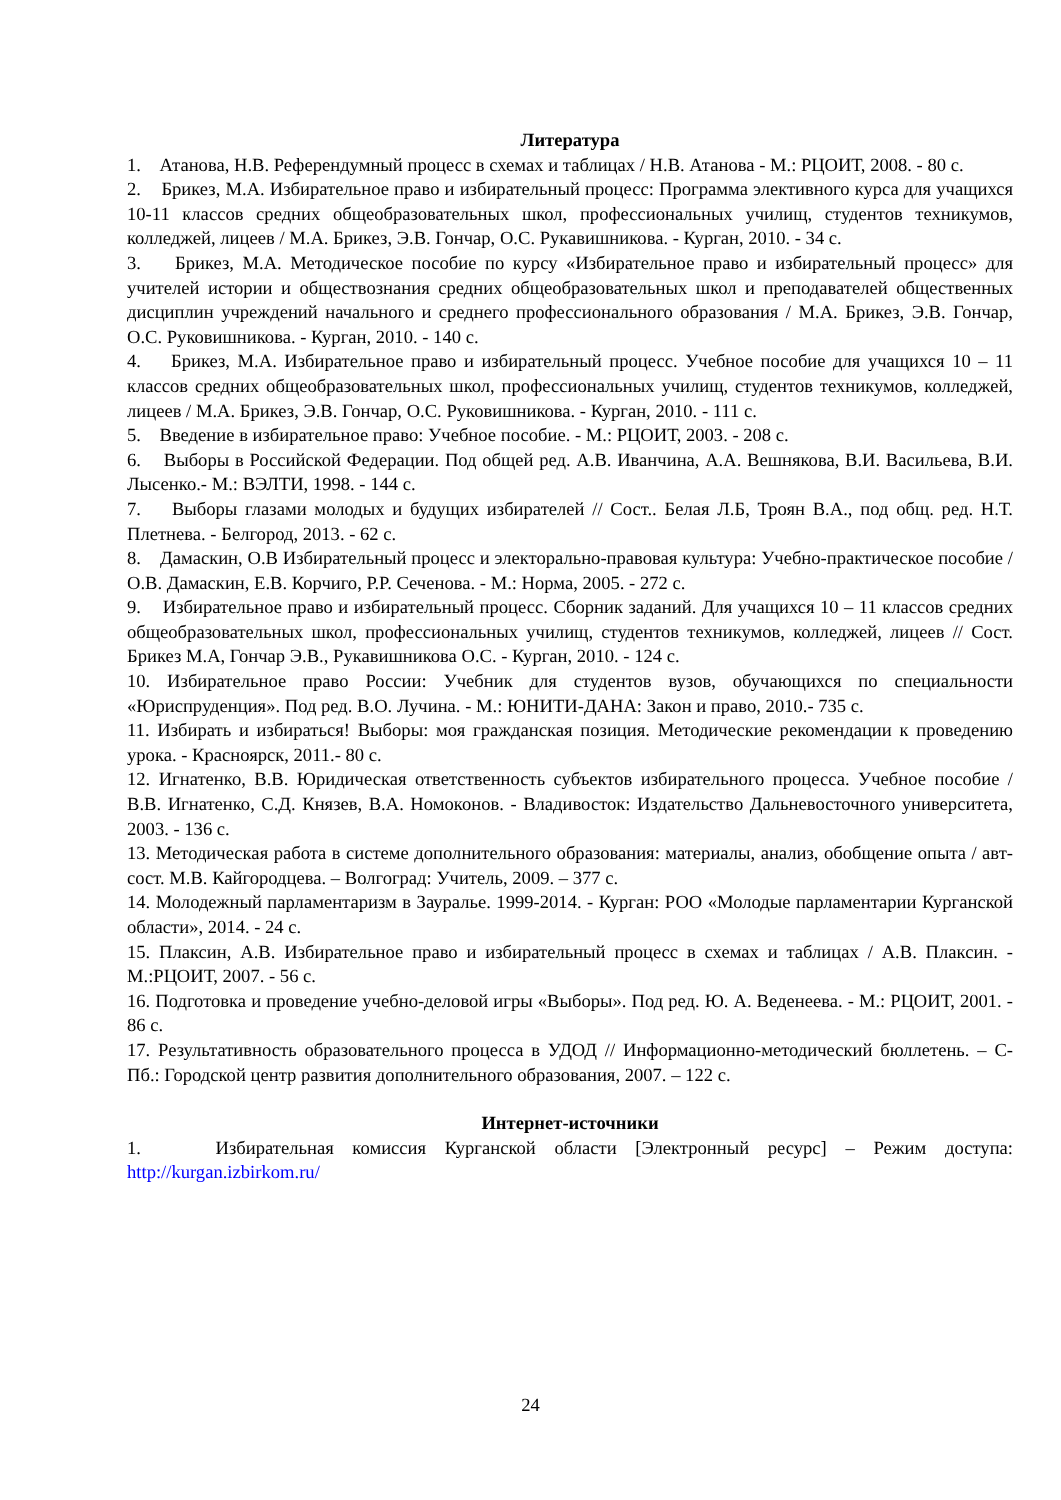Литература
1. Атанова, Н.В. Референдумный процесс в схемах и таблицах / Н.В. Атанова - М.: РЦОИТ, 2008. - 80 с.
2. Брикез, М.А. Избирательное право и избирательный процесс: Программа элективного курса для учащихся 10-11 классов средних общеобразовательных школ, профессиональных училищ, студентов техникумов, колледжей, лицеев / М.А. Брикез, Э.В. Гончар, О.С. Рукавишникова. - Курган, 2010. - 34 с.
3. Брикез, М.А. Методическое пособие по курсу «Избирательное право и избирательный процесс» для учителей истории и обществознания средних общеобразовательных школ и преподавателей общественных дисциплин учреждений начального и среднего профессионального образования / М.А. Брикез, Э.В. Гончар, О.С. Руковишникова. - Курган, 2010. - 140 с.
4. Брикез, М.А. Избирательное право и избирательный процесс. Учебное пособие для учащихся 10 – 11 классов средних общеобразовательных школ, профессиональных училищ, студентов техникумов, колледжей, лицеев / М.А. Брикез, Э.В. Гончар, О.С. Руковишникова. - Курган, 2010. - 111 с.
5. Введение в избирательное право: Учебное пособие. - М.: РЦОИТ, 2003. - 208 с.
6. Выборы в Российской Федерации. Под общей ред. А.В. Иванчина, А.А. Вешнякова, В.И. Васильева, В.И. Лысенко.- М.: ВЭЛТИ, 1998. - 144 с.
7. Выборы глазами молодых и будущих избирателей // Сост.. Белая Л.Б, Троян В.А., под общ. ред. Н.Т. Плетнева. - Белгород, 2013. - 62 с.
8. Дамаскин, О.В Избирательный процесс и электорально-правовая культура: Учебно-практическое пособие / О.В. Дамаскин, Е.В. Корчиго, Р.Р. Сеченова. - М.: Норма, 2005. - 272 с.
9. Избирательное право и избирательный процесс. Сборник заданий. Для учащихся 10 – 11 классов средних общеобразовательных школ, профессиональных училищ, студентов техникумов, колледжей, лицеев // Сост. Брикез М.А, Гончар Э.В., Рукавишникова О.С. - Курган, 2010. - 124 с.
10. Избирательное право России: Учебник для студентов вузов, обучающихся по специальности «Юриспруденция». Под ред. В.О. Лучина. - М.: ЮНИТИ-ДАНА: Закон и право, 2010.- 735 с.
11. Избирать и избираться! Выборы: моя гражданская позиция. Методические рекомендации к проведению урока. - Красноярск, 2011.- 80 с.
12. Игнатенко, В.В. Юридическая ответственность субъектов избирательного процесса. Учебное пособие / В.В. Игнатенко, С.Д. Князев, В.А. Номоконов. - Владивосток: Издательство Дальневосточного университета, 2003. - 136 с.
13. Методическая работа в системе дополнительного образования: материалы, анализ, обобщение опыта / авт-сост. М.В. Кайгородцева. – Волгоград: Учитель, 2009. – 377 с.
14. Молодежный парламентаризм в Зауралье. 1999-2014. - Курган: РОО «Молодые парламентарии Курганской области», 2014. - 24 с.
15. Плаксин, А.В. Избирательное право и избирательный процесс в схемах и таблицах / А.В. Плаксин. - М.:РЦОИТ, 2007. - 56 с.
16. Подготовка и проведение учебно-деловой игры «Выборы». Под ред. Ю. А. Веденеева. - М.: РЦОИТ, 2001. - 86 с.
17. Результативность образовательного процесса в УДОД // Информационно-методический бюллетень. – С-Пб.: Городской центр развития дополнительного образования, 2007. – 122 с.
Интернет-источники
1. Избирательная комиссия Курганской области [Электронный ресурс] – Режим доступа: http://kurgan.izbirkom.ru/
24